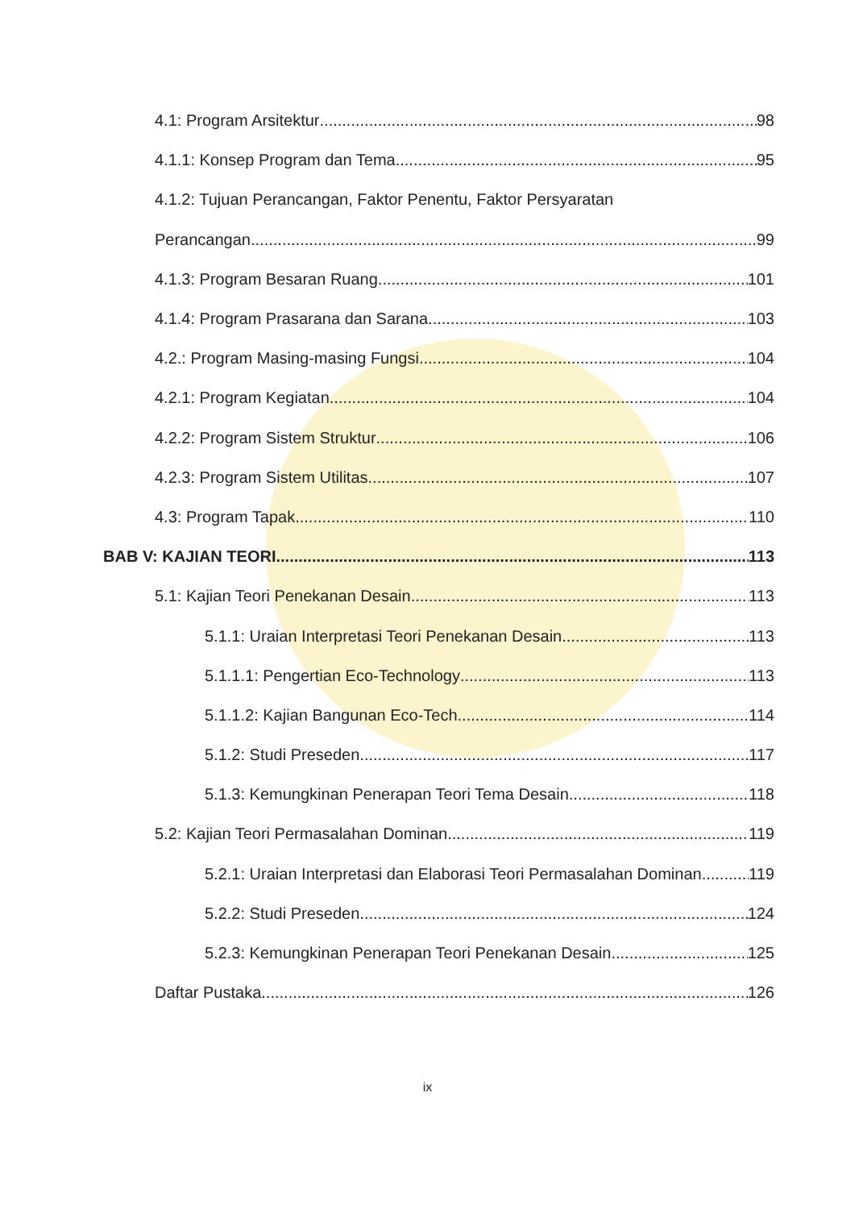4.1: Program Arsitektur 98
4.1.1: Konsep Program dan Tema 95
4.1.2: Tujuan Perancangan, Faktor Penentu, Faktor Persyaratan
Perancangan 99
4.1.3: Program Besaran Ruang 101
4.1.4: Program Prasarana dan Sarana 103
4.2.: Program Masing-masing Fungsi 104
4.2.1: Program Kegiatan 104
4.2.2: Program Sistem Struktur 106
4.2.3: Program Sistem Utilitas 107
4.3: Program Tapak 110
BAB V: KAJIAN TEORI 113
5.1: Kajian Teori Penekanan Desain 113
5.1.1: Uraian Interpretasi Teori Penekanan Desain 113
5.1.1.1: Pengertian Eco-Technology 113
5.1.1.2: Kajian Bangunan Eco-Tech 114
5.1.2: Studi Preseden 117
5.1.3: Kemungkinan Penerapan Teori Tema Desain 118
5.2: Kajian Teori Permasalahan Dominan 119
5.2.1: Uraian Interpretasi dan Elaborasi Teori Permasalahan Dominan 119
5.2.2: Studi Preseden 124
5.2.3: Kemungkinan Penerapan Teori Penekanan Desain 125
Daftar Pustaka 126
ix